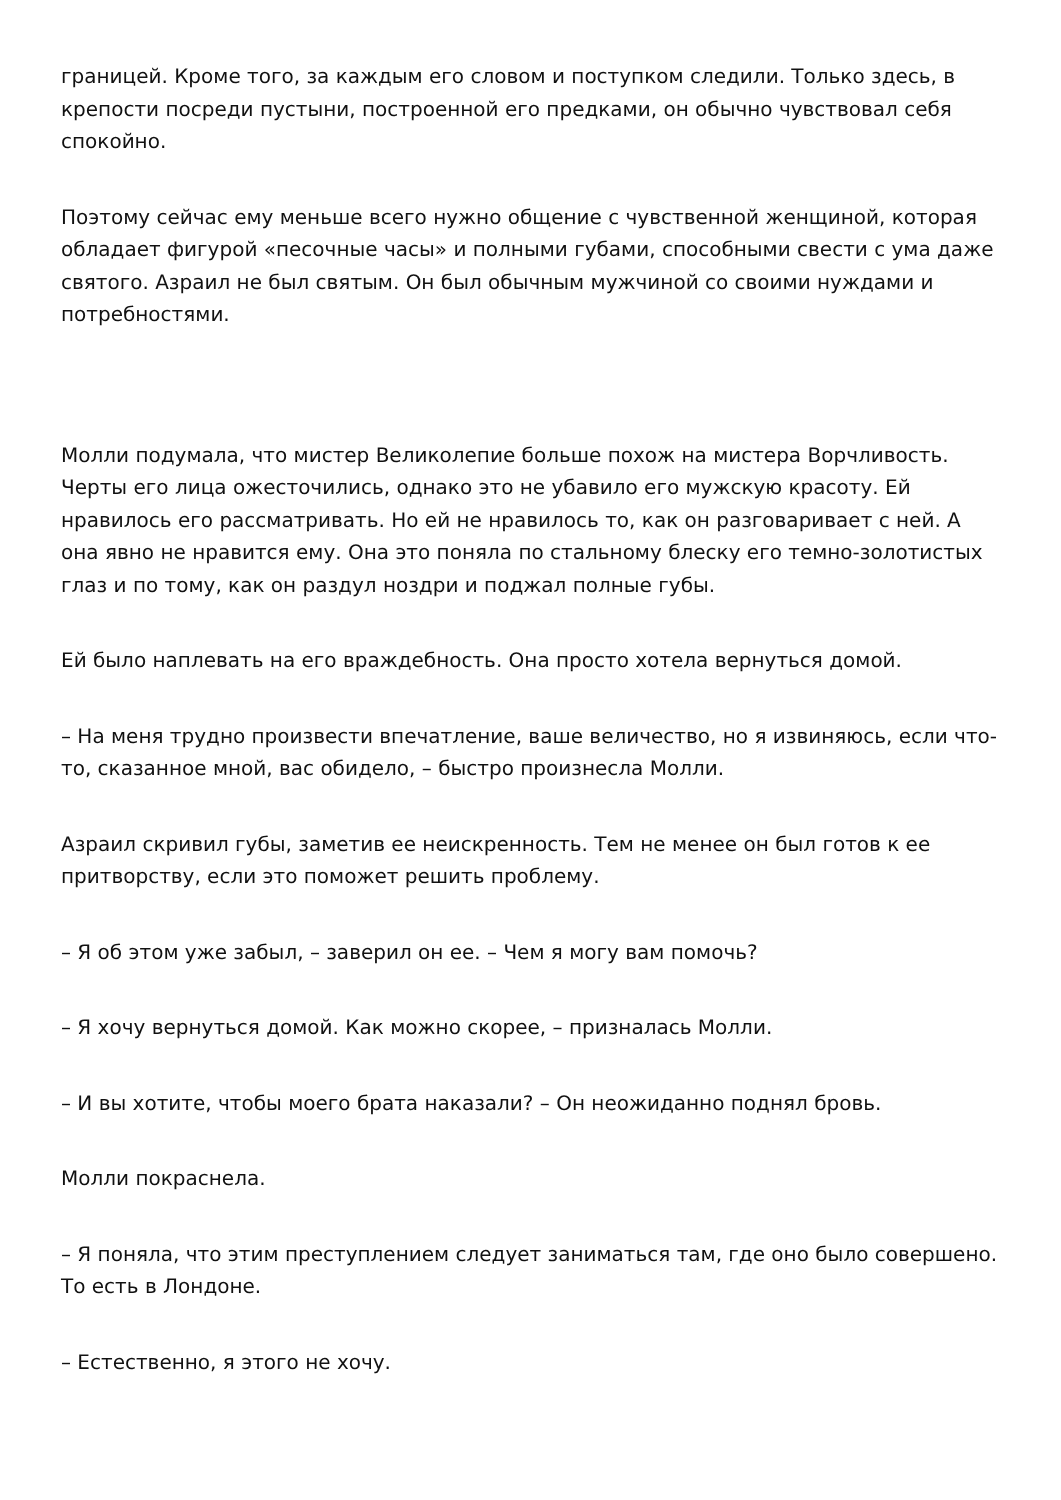границей. Кроме того, за каждым его словом и поступком следили. Только здесь, в крепости посреди пустыни, построенной его предками, он обычно чувствовал себя спокойно.
Поэтому сейчас ему меньше всего нужно общение с чувственной женщиной, которая обладает фигурой «песочные часы» и полными губами, способными свести с ума даже святого. Азраил не был святым. Он был обычным мужчиной со своими нуждами и потребностями.
Молли подумала, что мистер Великолепие больше похож на мистера Ворчливость. Черты его лица ожесточились, однако это не убавило его мужскую красоту. Ей нравилось его рассматривать. Но ей не нравилось то, как он разговаривает с ней. А она явно не нравится ему. Она это поняла по стальному блеску его темно-золотистых глаз и по тому, как он раздул ноздри и поджал полные губы.
Ей было наплевать на его враждебность. Она просто хотела вернуться домой.
– На меня трудно произвести впечатление, ваше величество, но я извиняюсь, если что-то, сказанное мной, вас обидело, – быстро произнесла Молли.
Азраил скривил губы, заметив ее неискренность. Тем не менее он был готов к ее притворству, если это поможет решить проблему.
– Я об этом уже забыл, – заверил он ее. – Чем я могу вам помочь?
– Я хочу вернуться домой. Как можно скорее, – призналась Молли.
– И вы хотите, чтобы моего брата наказали? – Он неожиданно поднял бровь.
Молли покраснела.
– Я поняла, что этим преступлением следует заниматься там, где оно было совершено. То есть в Лондоне.
– Естественно, я этого не хочу.